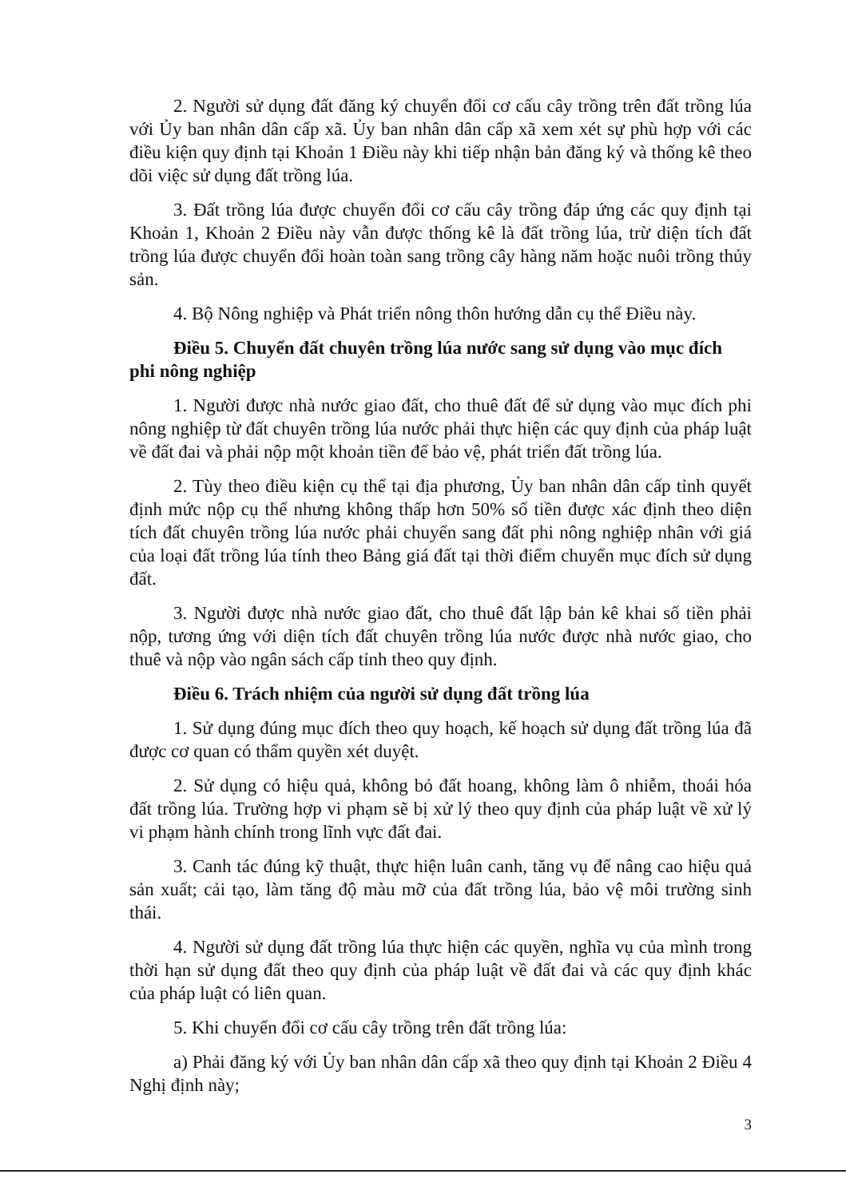2. Người sử dụng đất đăng ký chuyển đổi cơ cấu cây trồng trên đất trồng lúa với Ủy ban nhân dân cấp xã. Ủy ban nhân dân cấp xã xem xét sự phù hợp với các điều kiện quy định tại Khoản 1 Điều này khi tiếp nhận bản đăng ký và thống kê theo dõi việc sử dụng đất trồng lúa.
3. Đất trồng lúa được chuyển đổi cơ cấu cây trồng đáp ứng các quy định tại Khoản 1, Khoản 2 Điều này vẫn được thống kê là đất trồng lúa, trừ diện tích đất trồng lúa được chuyển đổi hoàn toàn sang trồng cây hàng năm hoặc nuôi trồng thủy sản.
4. Bộ Nông nghiệp và Phát triển nông thôn hướng dẫn cụ thể Điều này.
Điều 5. Chuyển đất chuyên trồng lúa nước sang sử dụng vào mục đích phi nông nghiệp
1. Người được nhà nước giao đất, cho thuê đất để sử dụng vào mục đích phi nông nghiệp từ đất chuyên trồng lúa nước phải thực hiện các quy định của pháp luật về đất đai và phải nộp một khoản tiền để bảo vệ, phát triển đất trồng lúa.
2. Tùy theo điều kiện cụ thể tại địa phương, Ủy ban nhân dân cấp tỉnh quyết định mức nộp cụ thể nhưng không thấp hơn 50% số tiền được xác định theo diện tích đất chuyên trồng lúa nước phải chuyển sang đất phi nông nghiệp nhân với giá của loại đất trồng lúa tính theo Bảng giá đất tại thời điểm chuyển mục đích sử dụng đất.
3. Người được nhà nước giao đất, cho thuê đất lập bản kê khai số tiền phải nộp, tương ứng với diện tích đất chuyên trồng lúa nước được nhà nước giao, cho thuê và nộp vào ngân sách cấp tỉnh theo quy định.
Điều 6. Trách nhiệm của người sử dụng đất trồng lúa
1. Sử dụng đúng mục đích theo quy hoạch, kế hoạch sử dụng đất trồng lúa đã được cơ quan có thẩm quyền xét duyệt.
2. Sử dụng có hiệu quả, không bỏ đất hoang, không làm ô nhiễm, thoái hóa đất trồng lúa. Trường hợp vi phạm sẽ bị xử lý theo quy định của pháp luật về xử lý vi phạm hành chính trong lĩnh vực đất đai.
3. Canh tác đúng kỹ thuật, thực hiện luân canh, tăng vụ để nâng cao hiệu quả sản xuất; cải tạo, làm tăng độ màu mỡ của đất trồng lúa, bảo vệ môi trường sinh thái.
4. Người sử dụng đất trồng lúa thực hiện các quyền, nghĩa vụ của mình trong thời hạn sử dụng đất theo quy định của pháp luật về đất đai và các quy định khác của pháp luật có liên quan.
5. Khi chuyển đổi cơ cấu cây trồng trên đất trồng lúa:
a) Phải đăng ký với Ủy ban nhân dân cấp xã theo quy định tại Khoản 2 Điều 4 Nghị định này;
3